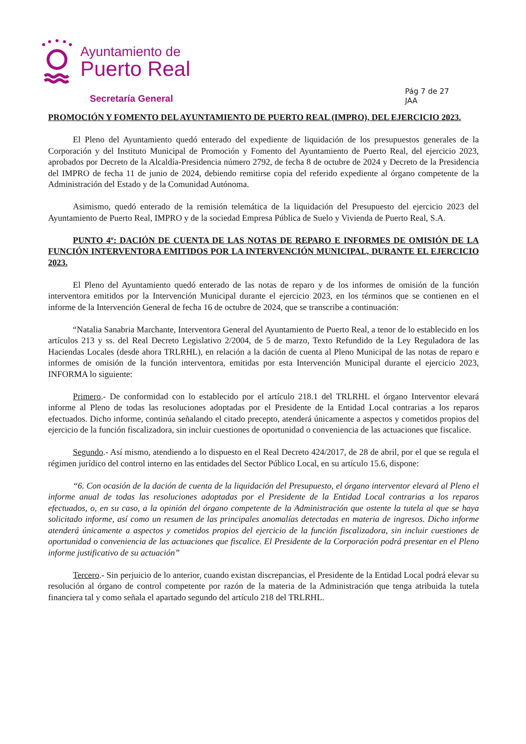Ayuntamiento de
Puerto Real
Secretaría General
Pág 7 de 27
JAA
PROMOCIÓN Y FOMENTO DEL AYUNTAMIENTO DE PUERTO REAL (IMPRO), DEL EJERCICIO 2023.
El Pleno del Ayuntamiento quedó enterado del expediente de liquidación de los presupuestos generales de la Corporación y del Instituto Municipal de Promoción y Fomento del Ayuntamiento de Puerto Real, del ejercicio 2023, aprobados por Decreto de la Alcaldía-Presidencia número 2792, de fecha 8 de octubre de 2024 y Decreto de la Presidencia del IMPRO de fecha 11 de junio de 2024, debiendo remitirse copia del referido expediente al órgano competente de la Administración del Estado y de la Comunidad Autónoma.
Asimismo, quedó enterado de la remisión telemática de la liquidación del Presupuesto del ejercicio 2023 del Ayuntamiento de Puerto Real, IMPRO y de la sociedad Empresa Pública de Suelo y Vivienda de Puerto Real, S.A.
PUNTO 4º: DACIÓN DE CUENTA DE LAS NOTAS DE REPARO E INFORMES DE OMISIÓN DE LA FUNCIÓN INTERVENTORA EMITIDOS POR LA INTERVENCIÓN MUNICIPAL, DURANTE EL EJERCICIO 2023.
El Pleno del Ayuntamiento quedó enterado de las notas de reparo y de los informes de omisión de la función interventora emitidos por la Intervención Municipal durante el ejercicio 2023, en los términos que se contienen en el informe de la Intervención General de fecha 16 de octubre de 2024, que se transcribe a continuación:
“Natalia Sanabria Marchante, Interventora General del Ayuntamiento de Puerto Real, a tenor de lo establecido en los artículos 213 y ss. del Real Decreto Legislativo 2/2004, de 5 de marzo, Texto Refundido de la Ley Reguladora de las Haciendas Locales (desde ahora TRLRHL), en relación a la dación de cuenta al Pleno Municipal de las notas de reparo e informes de omisión de la función interventora, emitidas por esta Intervención Municipal durante el ejercicio 2023, INFORMA lo siguiente:
Primero.- De conformidad con lo establecido por el artículo 218.1 del TRLRHL el órgano Interventor elevará informe al Pleno de todas las resoluciones adoptadas por el Presidente de la Entidad Local contrarias a los reparos efectuados. Dicho informe, continúa señalando el citado precepto, atenderá únicamente a aspectos y cometidos propios del ejercicio de la función fiscalizadora, sin incluir cuestiones de oportunidad o conveniencia de las actuaciones que fiscalice.
Segundo.- Así mismo, atendiendo a lo dispuesto en el Real Decreto 424/2017, de 28 de abril, por el que se regula el régimen jurídico del control interno en las entidades del Sector Público Local, en su artículo 15.6, dispone:
“6. Con ocasión de la dación de cuenta de la liquidación del Presupuesto, el órgano interventor elevará al Pleno el informe anual de todas las resoluciones adoptadas por el Presidente de la Entidad Local contrarias a los reparos efectuados, o, en su caso, a la opinión del órgano competente de la Administración que ostente la tutela al que se haya solicitado informe, así como un resumen de las principales anomalías detectadas en materia de ingresos. Dicho informe atenderá únicamente a aspectos y cometidos propios del ejercicio de la función fiscalizadora, sin incluir cuestiones de oportunidad o conveniencia de las actuaciones que fiscalice. El Presidente de la Corporación podrá presentar en el Pleno informe justificativo de su actuación”
Tercero.- Sin perjuicio de lo anterior, cuando existan discrepancias, el Presidente de la Entidad Local podrá elevar su resolución al órgano de control competente por razón de la materia de la Administración que tenga atribuida la tutela financiera tal y como señala el apartado segundo del artículo 218 del TRLRHL.